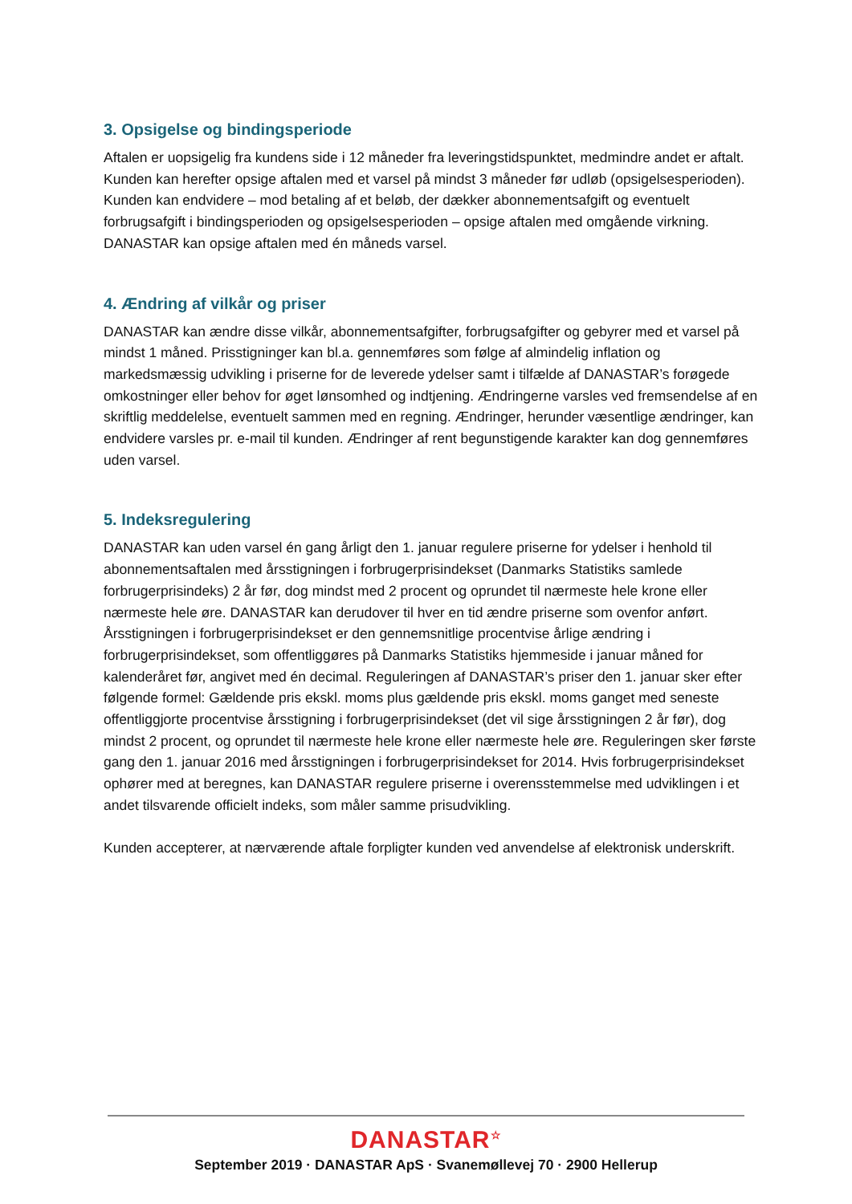3. Opsigelse og bindingsperiode
Aftalen er uopsigelig fra kundens side i 12 måneder fra leveringstidspunktet, medmindre andet er aftalt. Kunden kan herefter opsige aftalen med et varsel på mindst 3 måneder før udløb (opsigelsesperioden). Kunden kan endvidere – mod betaling af et beløb, der dækker abonnementsafgift og eventuelt forbrugsafgift i bindingsperioden og opsigelsesperioden – opsige aftalen med omgående virkning. DANASTAR kan opsige aftalen med én måneds varsel.
4. Ændring af vilkår og priser
DANASTAR kan ændre disse vilkår, abonnementsafgifter, forbrugsafgifter og gebyrer med et varsel på mindst 1 måned. Prisstigninger kan bl.a. gennemføres som følge af almindelig inflation og markedsmæssig udvikling i priserne for de leverede ydelser samt i tilfælde af DANASTAR’s forøgede omkostninger eller behov for øget lønsomhed og indtjening. Ændringerne varsles ved fremsendelse af en skriftlig meddelelse, eventuelt sammen med en regning. Ændringer, herunder væsentlige ændringer, kan endvidere varsles pr. e-mail til kunden. Ændringer af rent begunstigende karakter kan dog gennemføres uden varsel.
5. Indeksregulering
DANASTAR kan uden varsel én gang årligt den 1. januar regulere priserne for ydelser i henhold til abonnementsaftalen med årsstigningen i forbrugerprisindekset (Danmarks Statistiks samlede forbrugerprisindeks) 2 år før, dog mindst med 2 procent og oprundet til nærmeste hele krone eller nærmeste hele øre. DANASTAR kan derudover til hver en tid ændre priserne som ovenfor anført. Årsstigningen i forbrugerprisindekset er den gennemsnitlige procentvise årlige ændring i forbrugerprisindekset, som offentliggøres på Danmarks Statistiks hjemmeside i januar måned for kalenderåret før, angivet med én decimal. Reguleringen af DANASTAR’s priser den 1. januar sker efter følgende formel: Gældende pris ekskl. moms plus gældende pris ekskl. moms ganget med seneste offentliggjorte procentvise årsstigning i forbrugerprisindekset (det vil sige årsstigningen 2 år før), dog mindst 2 procent, og oprundet til nærmeste hele krone eller nærmeste hele øre. Reguleringen sker første gang den 1. januar 2016 med årsstigningen i forbrugerprisindekset for 2014. Hvis forbrugerprisindekset ophører med at beregnes, kan DANASTAR regulere priserne i overensstemmelse med udviklingen i et andet tilsvarende officielt indeks, som måler samme prisudvikling.
Kunden accepterer, at nærværende aftale forpligter kunden ved anvendelse af elektronisk underskrift.
DANASTAR<sup>☆</sup>
September 2019 · DANASTAR ApS · Svanemøllevej 70 · 2900 Hellerup